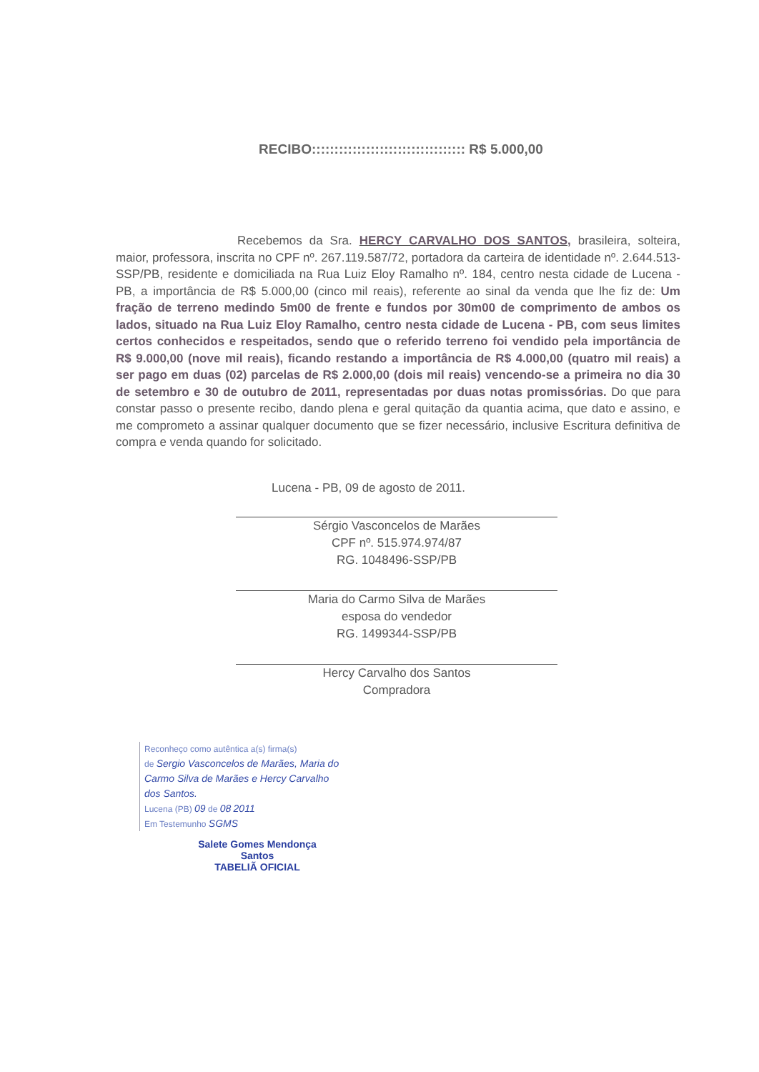RECIBO:::::::::::::::::::::::::::::::::: R$ 5.000,00
Recebemos da Sra. HERCY CARVALHO DOS SANTOS, brasileira, solteira, maior, professora, inscrita no CPF nº. 267.119.587/72, portadora da carteira de identidade nº. 2.644.513-SSP/PB, residente e domiciliada na Rua Luiz Eloy Ramalho nº. 184, centro nesta cidade de Lucena - PB, a importância de R$ 5.000,00 (cinco mil reais), referente ao sinal da venda que lhe fiz de: Um fração de terreno medindo 5m00 de frente e fundos por 30m00 de comprimento de ambos os lados, situado na Rua Luiz Eloy Ramalho, centro nesta cidade de Lucena - PB, com seus limites certos conhecidos e respeitados, sendo que o referido terreno foi vendido pela importância de R$ 9.000,00 (nove mil reais), ficando restando a importância de R$ 4.000,00 (quatro mil reais) a ser pago em duas (02) parcelas de R$ 2.000,00 (dois mil reais) vencendo-se a primeira no dia 30 de setembro e 30 de outubro de 2011, representadas por duas notas promissórias. Do que para constar passo o presente recibo, dando plena e geral quitação da quantia acima, que dato e assino, e me comprometo a assinar qualquer documento que se fizer necessário, inclusive Escritura definitiva de compra e venda quando for solicitado.
Lucena - PB, 09 de agosto de 2011.
Sérgio Vasconcelos de Marães
CPF nº. 515.974.974/87
RG. 1048496-SSP/PB
Maria do Carmo Silva de Marães
esposa do vendedor
RG. 1499344-SSP/PB
Hercy Carvalho dos Santos
Compradora
Reconheço como autêntica a(s) firma(s)
de Sergio Vasconcelos de Marães, Maria do Carmo Silva de Marães e Hercy Carvalho dos Santos.
Lucena (PB) 09 de 08 2011
Em Testemunho SGMS
Salete Gomes Mendonça Santos
TABELIÃ OFICIAL